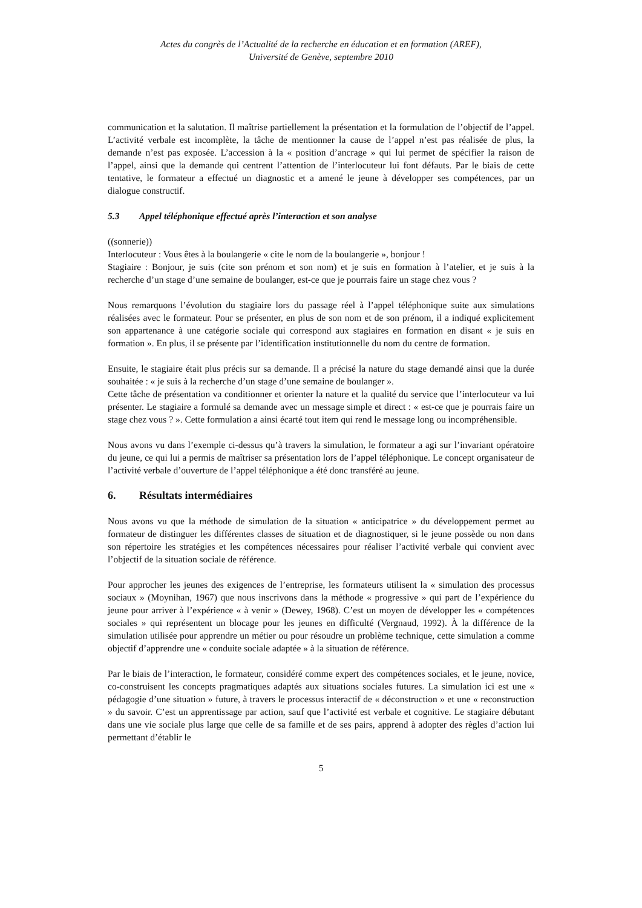Actes du congrès de l’Actualité de la recherche en éducation et en formation (AREF),
Université de Genève, septembre 2010
communication et la salutation. Il maîtrise partiellement la présentation et la formulation de l’objectif de l’appel. L’activité verbale est incomplète, la tâche de mentionner la cause de l’appel n’est pas réalisée de plus, la demande n’est pas exposée. L’accession à la « position d’ancrage » qui lui permet de spécifier la raison de l’appel, ainsi que la demande qui centrent l’attention de l’interlocuteur lui font défauts. Par le biais de cette tentative, le formateur a effectué un diagnostic et a amené le jeune à développer ses compétences, par un dialogue constructif.
5.3 Appel téléphonique effectué après l’interaction et son analyse
((sonnerie))
Interlocuteur : Vous êtes à la boulangerie « cite le nom de la boulangerie », bonjour !
Stagiaire : Bonjour, je suis (cite son prénom et son nom) et je suis en formation à l’atelier, et je suis à la recherche d’un stage d’une semaine de boulanger, est-ce que je pourrais faire un stage chez vous ?
Nous remarquons l’évolution du stagiaire lors du passage réel à l’appel téléphonique suite aux simulations réalisées avec le formateur. Pour se présenter, en plus de son nom et de son prénom, il a indiqué explicitement son appartenance à une catégorie sociale qui correspond aux stagiaires en formation en disant « je suis en formation ». En plus, il se présente par l’identification institutionnelle du nom du centre de formation.
Ensuite, le stagiaire était plus précis sur sa demande. Il a précisé la nature du stage demandé ainsi que la durée souhaitée : « je suis à la recherche d’un stage d’une semaine de boulanger ».
Cette tâche de présentation va conditionner et orienter la nature et la qualité du service que l’interlocuteur va lui présenter. Le stagiaire a formulé sa demande avec un message simple et direct : « est-ce que je pourrais faire un stage chez vous ? ». Cette formulation a ainsi écarté tout item qui rend le message long ou incompréhensible.
Nous avons vu dans l’exemple ci-dessus qu’à travers la simulation, le formateur a agi sur l’invariant opératoire du jeune, ce qui lui a permis de maîtriser sa présentation lors de l’appel téléphonique. Le concept organisateur de l’activité verbale d’ouverture de l’appel téléphonique a été donc transféré au jeune.
6. Résultats intermédiaires
Nous avons vu que la méthode de simulation de la situation « anticipatrice » du développement permet au formateur de distinguer les différentes classes de situation et de diagnostiquer, si le jeune possède ou non dans son répertoire les stratégies et les compétences nécessaires pour réaliser l’activité verbale qui convient avec l’objectif de la situation sociale de référence.
Pour approcher les jeunes des exigences de l’entreprise, les formateurs utilisent la « simulation des processus sociaux » (Moynihan, 1967) que nous inscrivons dans la méthode « progressive » qui part de l’expérience du jeune pour arriver à l’expérience « à venir » (Dewey, 1968). C’est un moyen de développer les « compétences sociales » qui représentent un blocage pour les jeunes en difficulté (Vergnaud, 1992). À la différence de la simulation utilisée pour apprendre un métier ou pour résoudre un problème technique, cette simulation a comme objectif d’apprendre une « conduite sociale adaptée » à la situation de référence.
Par le biais de l’interaction, le formateur, considéré comme expert des compétences sociales, et le jeune, novice, co-construisent les concepts pragmatiques adaptés aux situations sociales futures. La simulation ici est une « pédagogie d’une situation » future, à travers le processus interactif de « déconstruction » et une « reconstruction » du savoir. C’est un apprentissage par action, sauf que l’activité est verbale et cognitive. Le stagiaire débutant dans une vie sociale plus large que celle de sa famille et de ses pairs, apprend à adopter des règles d’action lui permettant d’établir le
5